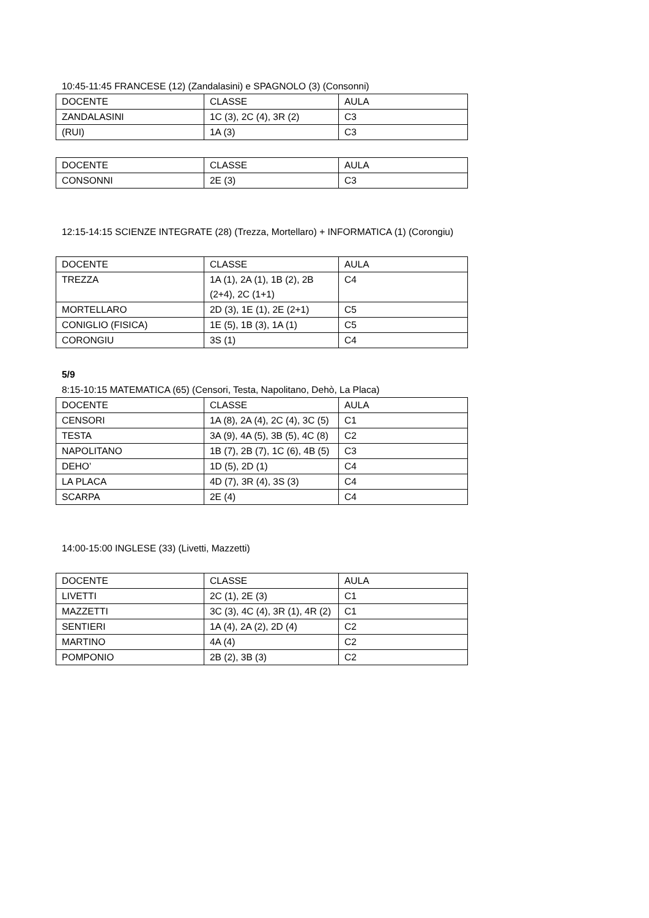10:45-11:45 FRANCESE (12) (Zandalasini) e SPAGNOLO (3) (Consonni)
| DOCENTE | CLASSE | AULA |
| ZANDALASINI | 1C (3), 2C (4), 3R (2) | C3 |
| (RUI) | 1A (3) | C3 |
| DOCENTE | CLASSE | AULA |
| CONSONNI | 2E (3) | C3 |
12:15-14:15 SCIENZE INTEGRATE (28) (Trezza, Mortellaro) + INFORMATICA (1) (Corongiu)
| DOCENTE | CLASSE | AULA |
| TREZZA | 1A (1), 2A (1), 1B (2), 2B (2+4), 2C (1+1) | C4 |
| MORTELLARO | 2D (3), 1E (1), 2E (2+1) | C5 |
| CONIGLIO (FISICA) | 1E (5), 1B (3), 1A (1) | C5 |
| CORONGIU | 3S (1) | C4 |
5/9
8:15-10:15 MATEMATICA (65) (Censori, Testa, Napolitano, Dehò, La Placa)
| DOCENTE | CLASSE | AULA |
| CENSORI | 1A (8), 2A (4), 2C (4), 3C (5) | C1 |
| TESTA | 3A (9), 4A (5), 3B (5), 4C (8) | C2 |
| NAPOLITANO | 1B (7), 2B (7), 1C (6), 4B (5) | C3 |
| DEHO’ | 1D (5), 2D (1) | C4 |
| LA PLACA | 4D (7), 3R (4), 3S (3) | C4 |
| SCARPA | 2E (4) | C4 |
14:00-15:00 INGLESE (33) (Livetti, Mazzetti)
| DOCENTE | CLASSE | AULA |
| LIVETTI | 2C (1), 2E (3) | C1 |
| MAZZETTI | 3C (3), 4C (4), 3R (1), 4R (2) | C1 |
| SENTIERI | 1A (4), 2A (2), 2D (4) | C2 |
| MARTINO | 4A (4) | C2 |
| POMPONIO | 2B (2), 3B (3) | C2 |